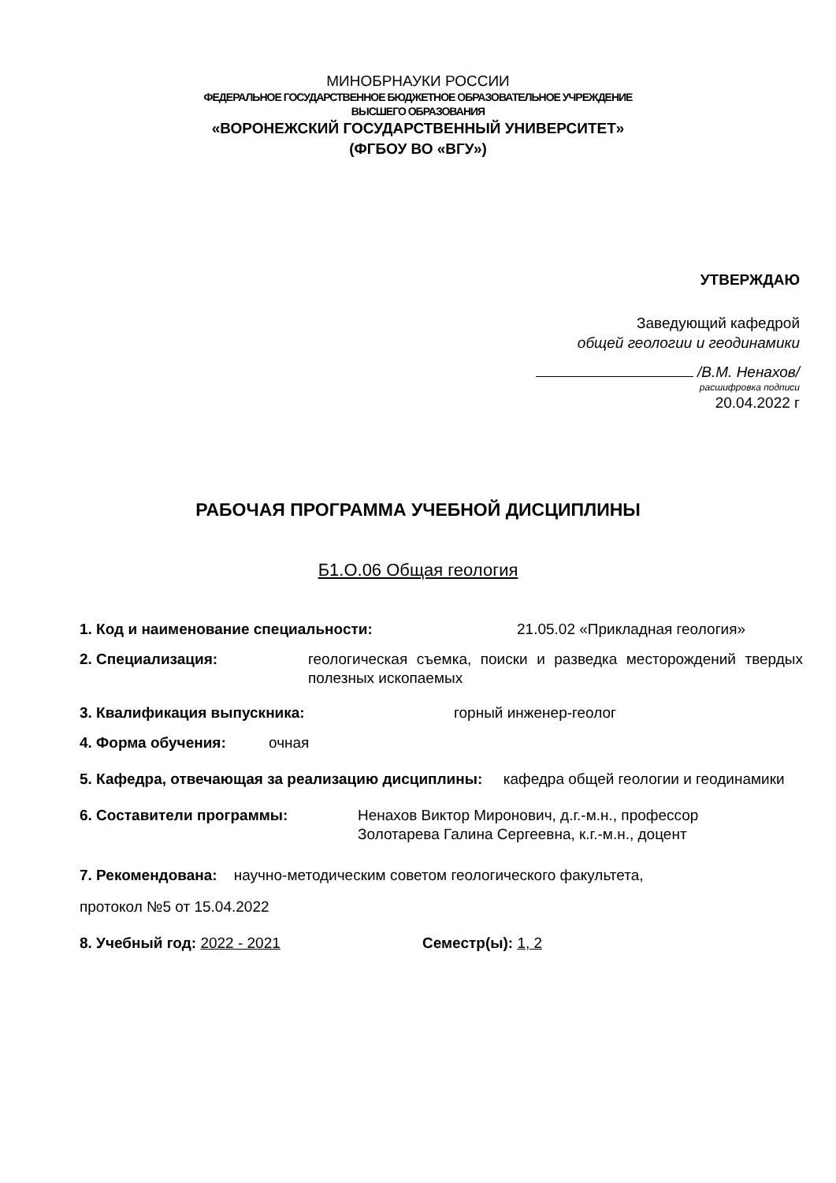МИНОБРНАУКИ РОССИИ
ФЕДЕРАЛЬНОЕ ГОСУДАРСТВЕННОЕ БЮДЖЕТНОЕ ОБРАЗОВАТЕЛЬНОЕ УЧРЕЖДЕНИЕ
ВЫСШЕГО ОБРАЗОВАНИЯ
«ВОРОНЕЖСКИЙ ГОСУДАРСТВЕННЫЙ УНИВЕРСИТЕТ»
(ФГБОУ ВО «ВГУ»)
УТВЕРЖДАЮ
Заведующий кафедрой
общей геологии и геодинамики
/В.М. Ненахов/
расшифровка подписи
20.04.2022 г
РАБОЧАЯ ПРОГРАММА УЧЕБНОЙ ДИСЦИПЛИНЫ
Б1.О.06 Общая геология
1. Код и наименование специальности: 21.05.02 «Прикладная геология»
2. Специализация: геологическая съемка, поиски и разведка месторождений твердых полезных ископаемых
3. Квалификация выпускника: горный инженер-геолог
4. Форма обучения: очная
5. Кафедра, отвечающая за реализацию дисциплины: кафедра общей геологии и геодинамики
6. Составители программы: Ненахов Виктор Миронович, д.г.-м.н., профессор
Золотарева Галина Сергеевна, к.г.-м.н., доцент
7. Рекомендована: научно-методическим советом геологического факультета,
протокол №5 от 15.04.2022
8. Учебный год: 2022 - 2021 Семестр(ы): 1, 2